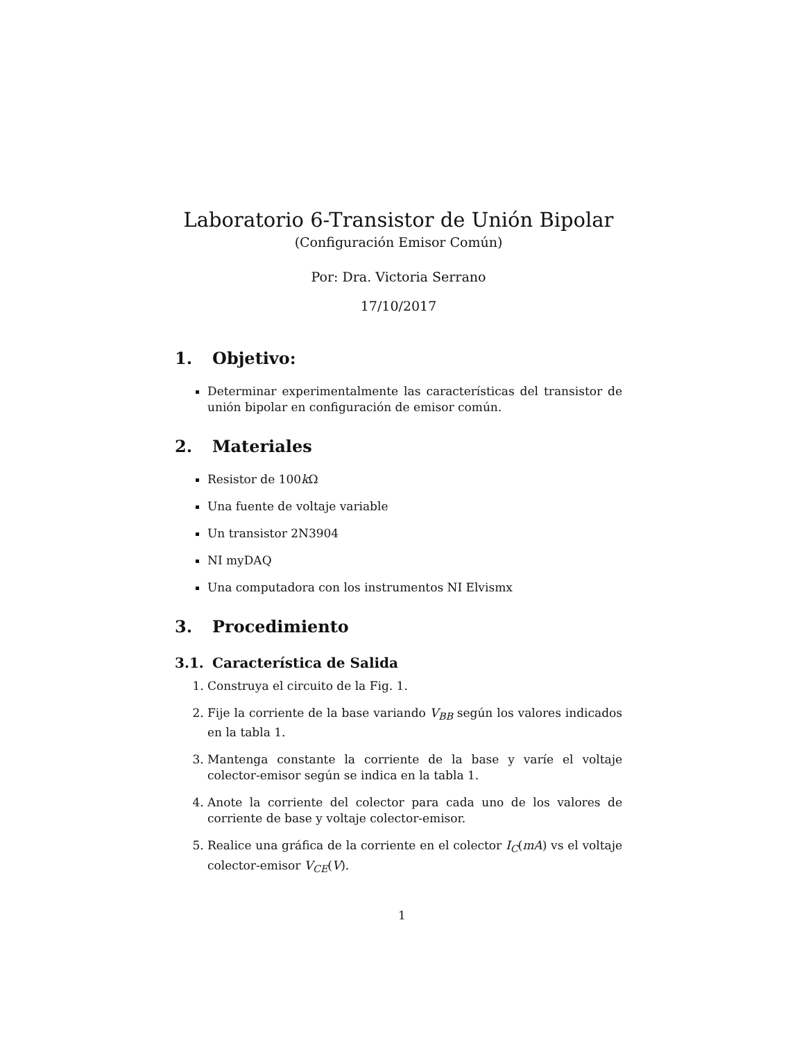Laboratorio 6-Transistor de Unión Bipolar
(Configuración Emisor Común)
Por: Dra. Victoria Serrano
17/10/2017
1. Objetivo:
Determinar experimentalmente las características del transistor de unión bipolar en configuración de emisor común.
2. Materiales
Resistor de 100k Ω
Una fuente de voltaje variable
Un transistor 2N3904
NI myDAQ
Una computadora con los instrumentos NI Elvismx
3. Procedimiento
3.1. Característica de Salida
1. Construya el circuito de la Fig. 1.
2. Fije la corriente de la base variando V<sub>BB</sub> según los valores indicados en la tabla 1.
3. Mantenga constante la corriente de la base y varíe el voltaje colector-emisor según se indica en la tabla 1.
4. Anote la corriente del colector para cada uno de los valores de corriente de base y voltaje colector-emisor.
5. Realice una gráfica de la corriente en el colector I<sub>C</sub>(mA) vs el voltaje colector-emisor V<sub>CE</sub>(V).
1